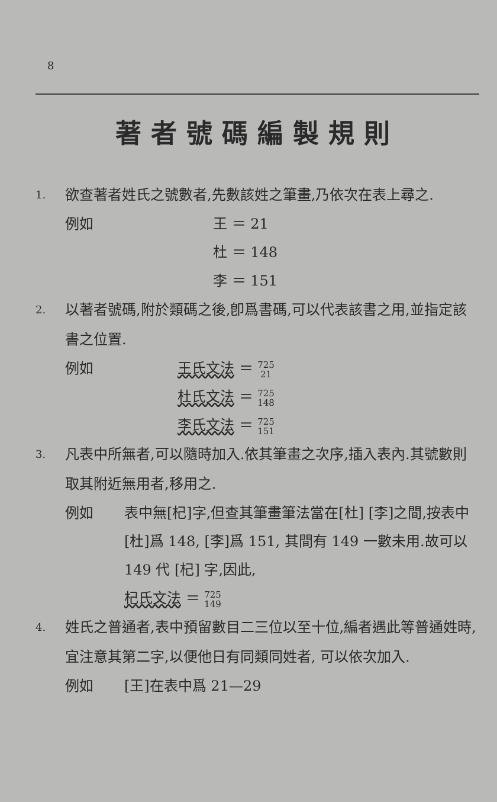8
著者號碼編製規則
1.
欲查著者姓氏之號數者,先數該姓之筆畫,乃依次在表上尋之.
例如 王 ＝ 21
杜 ＝ 148
李 ＝ 151
2.
以著者號碼,附於類碼之後,卽爲書碼,可以代表該書之用,並指定該書之位置.
例如 王氏文法 ＝ 725
21
杜氏文法 ＝ 725
148
李氏文法 ＝ 725
151
3.
凡表中所無者,可以隨時加入.依其筆畫之次序,插入表內.其號數則取其附近無用者,移用之.
例如 表中無[杞]字,但查其筆畫筆法當在[杜] [李]之間,按表中[杜]爲 148, [李]爲 151, 其間有 149 一數未用.故可以 149 代 [杞] 字,因此,
杞氏文法 ＝ 725
149
4.
姓氏之普通者,表中預留數目二三位以至十位,編者遇此等普通姓時,宜注意其第二字,以便他日有同類同姓者, 可以依次加入.
例如 [王]在表中爲 21—29